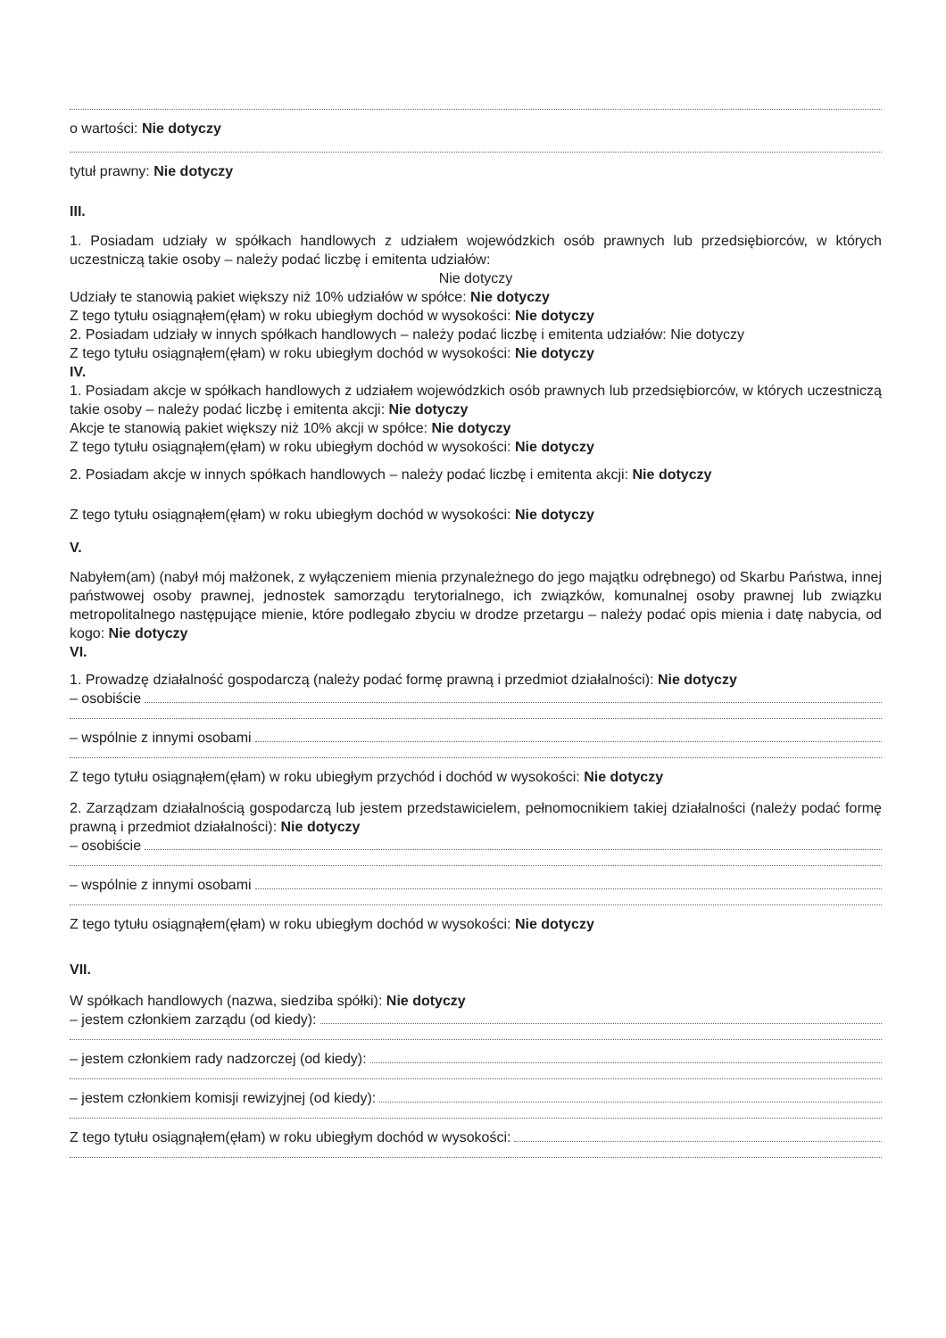o wartości: Nie dotyczy
tytuł prawny: Nie dotyczy
III.
1. Posiadam udziały w spółkach handlowych z udziałem wojewódzkich osób prawnych lub przedsiębiorców, w których uczestniczą takie osoby – należy podać liczbę i emitenta udziałów:
Nie dotyczy
Udziały te stanowią pakiet większy niż 10% udziałów w spółce: Nie dotyczy
Z tego tytułu osiągnąłem(ęłam) w roku ubiegłym dochód w wysokości: Nie dotyczy
2. Posiadam udziały w innych spółkach handlowych – należy podać liczbę i emitenta udziałów: Nie dotyczy
Z tego tytułu osiągnąłem(ęłam) w roku ubiegłym dochód w wysokości: Nie dotyczy
IV.
1. Posiadam akcje w spółkach handlowych z udziałem wojewódzkich osób prawnych lub przedsiębiorców, w których uczestniczą takie osoby – należy podać liczbę i emitenta akcji: Nie dotyczy
Akcje te stanowią pakiet większy niż 10% akcji w spółce: Nie dotyczy
Z tego tytułu osiągnąłem(ęłam) w roku ubiegłym dochód w wysokości: Nie dotyczy
2. Posiadam akcje w innych spółkach handlowych – należy podać liczbę i emitenta akcji: Nie dotyczy
Z tego tytułu osiągnąłem(ęłam) w roku ubiegłym dochód w wysokości: Nie dotyczy
V.
Nabyłem(am) (nabył mój małżonek, z wyłączeniem mienia przynależnego do jego majątku odrębnego) od Skarbu Państwa, innej państwowej osoby prawnej, jednostek samorządu terytorialnego, ich związków, komunalnej osoby prawnej lub związku metropolitalnego następujące mienie, które podlegało zbyciu w drodze przetargu – należy podać opis mienia i datę nabycia, od kogo: Nie dotyczy
VI.
1. Prowadzę działalność gospodarczą (należy podać formę prawną i przedmiot działalności): Nie dotyczy
– osobiście
– wspólnie z innymi osobami
Z tego tytułu osiągnąłem(ęłam) w roku ubiegłym przychód i dochód w wysokości: Nie dotyczy
2. Zarządzam działalnością gospodarczą lub jestem przedstawicielem, pełnomocnikiem takiej działalności (należy podać formę prawną i przedmiot działalności): Nie dotyczy
– osobiście
– wspólnie z innymi osobami
Z tego tytułu osiągnąłem(ęłam) w roku ubiegłym dochód w wysokości: Nie dotyczy
VII.
W spółkach handlowych (nazwa, siedziba spółki): Nie dotyczy
– jestem członkiem zarządu (od kiedy):
– jestem członkiem rady nadzorczej (od kiedy):
– jestem członkiem komisji rewizyjnej (od kiedy):
Z tego tytułu osiągnąłem(ęłam) w roku ubiegłym dochód w wysokości: